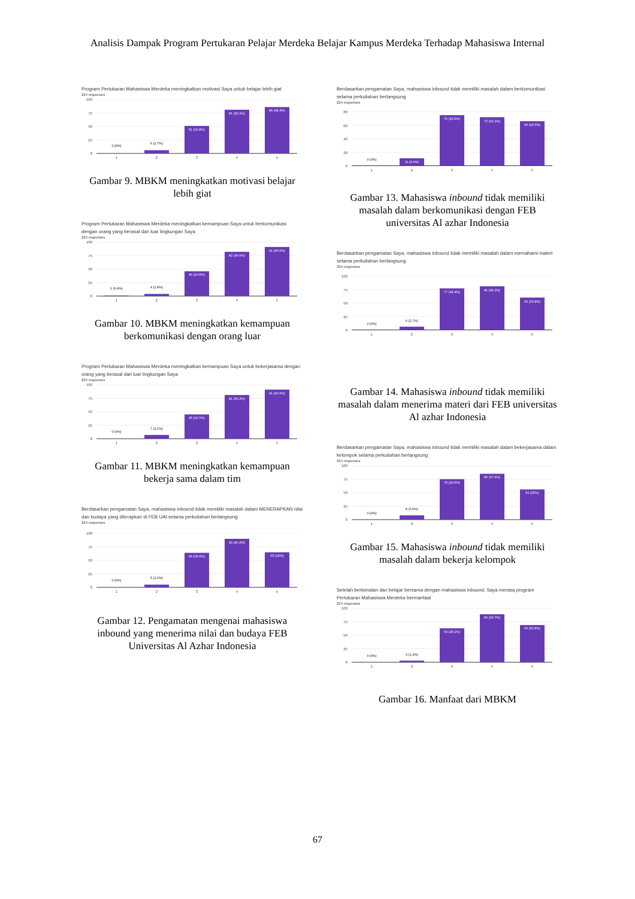Analisis Dampak Program Pertukaran Pelajar Merdeka Belajar Kampus Merdeka Terhadap Mahasiswa Internal
Program Pertukaran Mahasiswa Merdeka meningkatkan motivasi Saya untuk belajar lebih giat
224 responses
100
75
50
25
0
0 (0%)
6 (2.7%)
51 (22.8%)
81 (36.2%)
86 (38.4%)
1
2
3
4
5
Gambar 9. MBKM meningkatkan motivasi belajar lebih giat
Program Pertukaran Mahasiswa Merdeka meningkatkan kemampuan Saya untuk berkomunikasi dengan orang yang berasal dari luar lingkungan Saya
224 responses
100
75
50
25
0
1 (0.4%)
4 (1.8%)
46 (20.5%)
82 (36.6%)
91 (40.6%)
1
2
3
4
5
Gambar 10. MBKM meningkatkan kemampuan berkomunikasi dengan orang luar
Program Pertukaran Mahasiswa Merdeka meningkatkan kemampuan Saya untuk bekerjasama dengan orang yang berasal dari luar lingkungan Saya
224 responses
100
75
50
25
0
0 (0%)
7 (3.1%)
45 (20.1%)
81 (36.2%)
91 (40.6%)
1
2
3
4
5
Gambar 11. MBKM meningkatkan kemampuan bekerja sama dalam tim
Berdasarkan pengamatan Saya, mahasiswa inbound tidak memiliki masalah dalam MENERAPKAN nilai dan budaya yang diterapkan di FEB UAI selama perkuliahan berlangsung
224 responses
100
75
50
25
0
0 (0%)
5 (2.2%)
64 (28.6%)
90 (40.2%)
65 (29%)
1
2
3
4
5
Gambar 12. Pengamatan mengenai mahasiswa inbound yang menerima nilai dan budaya FEB Universitas Al Azhar Indonesia
Berdasarkan pengamatan Saya, mahasiswa inbound tidak memiliki masalah dalam berkomunikasi selama perkuliahan berlangsung
224 responses
80
60
40
20
0
0 (0%)
11 (4.9%)
75 (33.5%)
72 (32.1%)
66 (29.5%)
1
2
3
4
5
Gambar 13. Mahasiswa inbound tidak memiliki masalah dalam berkomunikasi dengan FEB universitas Al azhar Indonesia
Berdasarkan pengamatan Saya, mahasiswa inbound tidak memiliki masalah dalam memahami materi selama perkuliahan berlangsung
224 responses
100
75
50
25
0
0 (0%)
6 (2.7%)
77 (34.4%)
81 (36.2%)
60 (26.8%)
1
2
3
4
5
Gambar 14. Mahasiswa inbound tidak memiliki masalah dalam menerima materi dari FEB universitas Al azhar Indonesia
Berdasarkan pengamatan Saya, mahasiswa inbound tidak memiliki masalah dalam bekerjasama dalam kelompok selama perkuliahan berlangsung
224 responses
100
75
50
25
0
0 (0%)
8 (3.6%)
75 (33.5%)
85 (37.9%)
56 (25%)
1
2
3
4
5
Gambar 15. Mahasiswa inbound tidak memiliki masalah dalam bekerja kelompok
Setelah berkenalan dan belajar bersama dengan mahasiswa inbound, Saya merasa program Pertukaran Mahasiswa Merdeka bermanfaat
224 responses
100
75
50
25
0
0 (0%)
3 (1.3%)
63 (28.1%)
89 (39.7%)
69 (30.8%)
1
2
3
4
5
Gambar 16. Manfaat dari MBKM
67